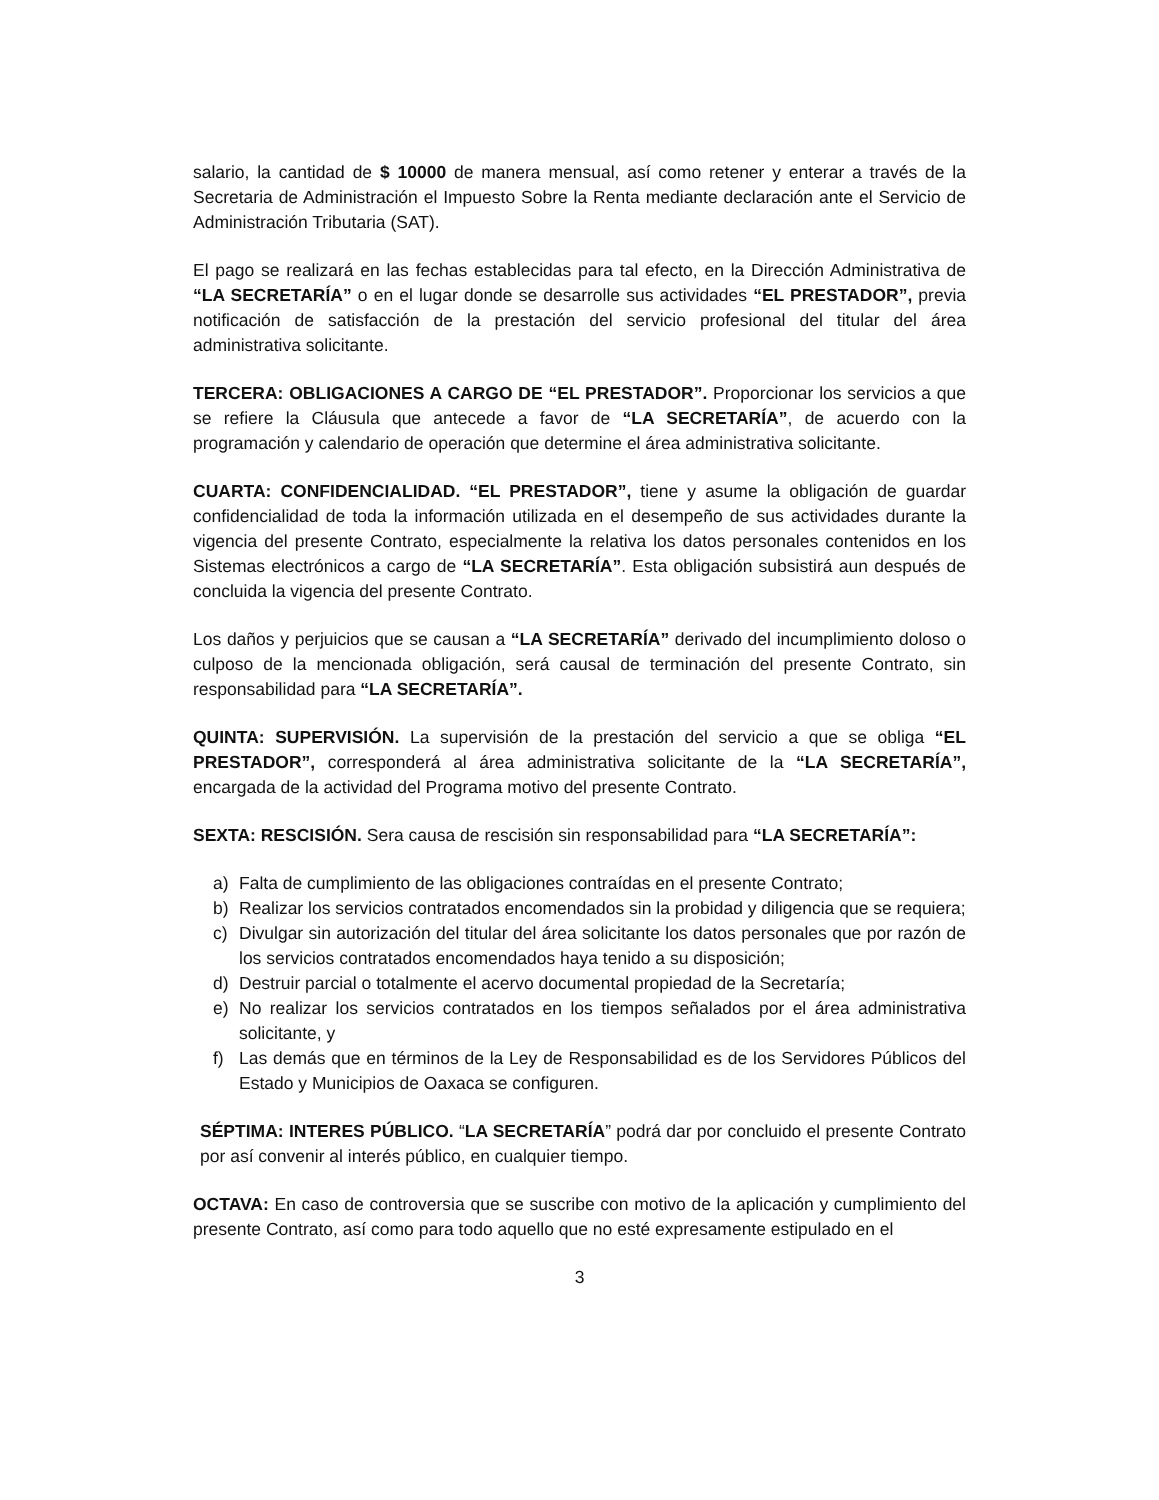salario, la cantidad de $ 10000 de manera mensual, así como retener y enterar a través de la Secretaria de Administración el Impuesto Sobre la Renta mediante declaración ante el Servicio de Administración Tributaria (SAT).
El pago se realizará en las fechas establecidas para tal efecto, en la Dirección Administrativa de “LA SECRETARÍA” o en el lugar donde se desarrolle sus actividades “EL PRESTADOR”, previa notificación de satisfacción de la prestación del servicio profesional del titular del área administrativa solicitante.
TERCERA: OBLIGACIONES A CARGO DE “EL PRESTADOR”. Proporcionar los servicios a que se refiere la Cláusula que antecede a favor de “LA SECRETARÍA”, de acuerdo con la programación y calendario de operación que determine el área administrativa solicitante.
CUARTA: CONFIDENCIALIDAD. “EL PRESTADOR”, tiene y asume la obligación de guardar confidencialidad de toda la información utilizada en el desempeño de sus actividades durante la vigencia del presente Contrato, especialmente la relativa los datos personales contenidos en los Sistemas electrónicos a cargo de “LA SECRETARÍA”. Esta obligación subsistirá aun después de concluida la vigencia del presente Contrato.
Los daños y perjuicios que se causan a “LA SECRETARÍA” derivado del incumplimiento doloso o culposo de la mencionada obligación, será causal de terminación del presente Contrato, sin responsabilidad para “LA SECRETARÍA”.
QUINTA: SUPERVISIÓN. La supervisión de la prestación del servicio a que se obliga “EL PRESTADOR”, corresponderá al área administrativa solicitante de la “LA SECRETARÍA”, encargada de la actividad del Programa motivo del presente Contrato.
SEXTA: RESCISIÓN. Sera causa de rescisión sin responsabilidad para “LA SECRETARÍA”:
a) Falta de cumplimiento de las obligaciones contraídas en el presente Contrato;
b) Realizar los servicios contratados encomendados sin la probidad y diligencia que se requiera;
c) Divulgar sin autorización del titular del área solicitante los datos personales que por razón de los servicios contratados encomendados haya tenido a su disposición;
d) Destruir parcial o totalmente el acervo documental propiedad de la Secretaría;
e) No realizar los servicios contratados en los tiempos señalados por el área administrativa solicitante, y
f) Las demás que en términos de la Ley de Responsabilidad es de los Servidores Públicos del Estado y Municipios de Oaxaca se configuren.
SÉPTIMA: INTERES PÚBLICO. “LA SECRETARÍA” podrá dar por concluido el presente Contrato por así convenir al interés público, en cualquier tiempo.
OCTAVA: En caso de controversia que se suscribe con motivo de la aplicación y cumplimiento del presente Contrato, así como para todo aquello que no esté expresamente estipulado en el
3